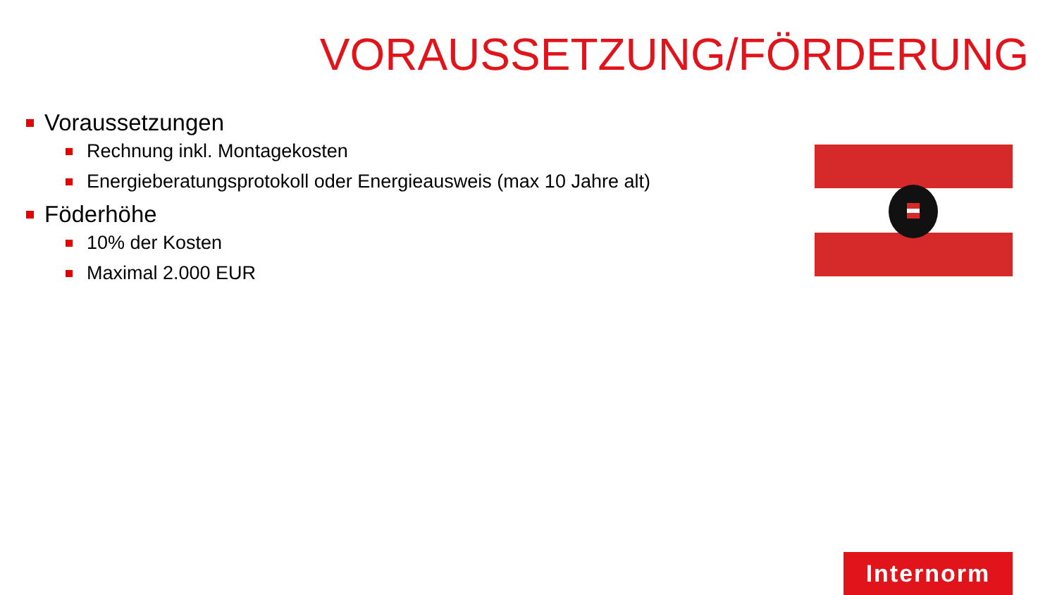VORAUSSETZUNG/FÖRDERUNG
Voraussetzungen
Rechnung inkl. Montagekosten
Energieberatungsprotokoll oder Energieausweis (max 10 Jahre alt)
Föderhöhe
10% der Kosten
Maximal 2.000 EUR
Internorm